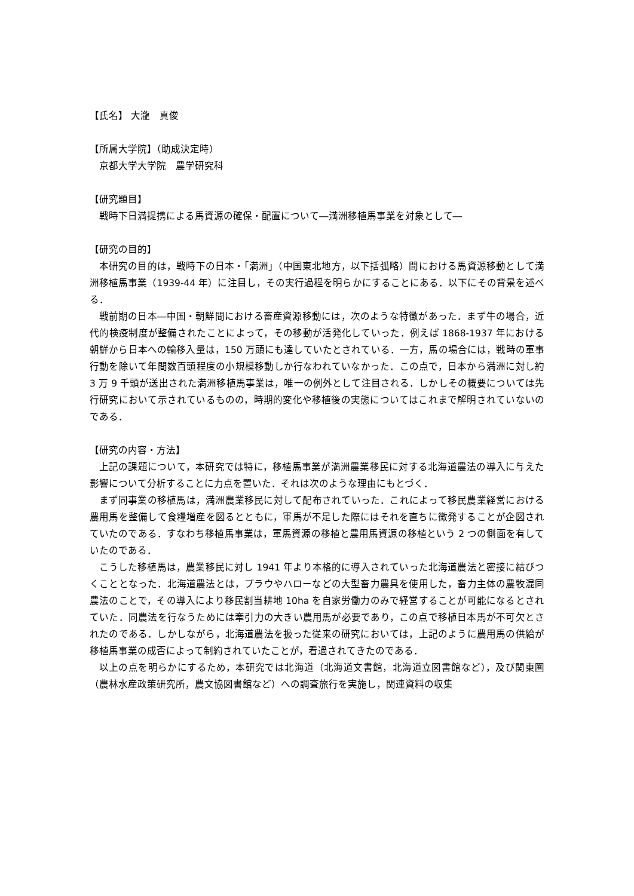【氏名】 大瀧　真俊
【所属大学院】（助成決定時）
　京都大学大学院　農学研究科
【研究題目】
　戦時下日満提携による馬資源の確保・配置について―満洲移植馬事業を対象として―
【研究の目的】
本研究の目的は，戦時下の日本・「満洲」（中国東北地方，以下括弧略）間における馬資源移動として満洲移植馬事業（1939-44 年）に注目し，その実行過程を明らかにすることにある．以下にその背景を述べる．
戦前期の日本―中国・朝鮮間における畜産資源移動には，次のような特徴があった．まず牛の場合，近代的検疫制度が整備されたことによって，その移動が活発化していった．例えば 1868-1937 年における朝鮮から日本への輸移入量は，150 万頭にも達していたとされている．一方，馬の場合には，戦時の軍事行動を除いて年間数百頭程度の小規模移動しか行なわれていなかった．この点で，日本から満洲に対し約 3 万 9 千頭が送出された満洲移植馬事業は，唯一の例外として注目される．しかしその概要については先行研究において示されているものの，時期的変化や移植後の実態についてはこれまで解明されていないのである．
【研究の内容・方法】
上記の課題について，本研究では特に，移植馬事業が満洲農業移民に対する北海道農法の導入に与えた影響について分析することに力点を置いた．それは次のような理由にもとづく．
まず同事業の移植馬は，満洲農業移民に対して配布されていった．これによって移民農業経営における農用馬を整備して食糧増産を図るとともに，軍馬が不足した際にはそれを直ちに徴発することが企図されていたのである．すなわち移植馬事業は，軍馬資源の移植と農用馬資源の移植という 2 つの側面を有していたのである．
こうした移植馬は，農業移民に対し 1941 年より本格的に導入されていった北海道農法と密接に結びつくこととなった．北海道農法とは，プラウやハローなどの大型畜力農具を使用した，畜力主体の農牧混同農法のことで，その導入により移民割当耕地 10ha を自家労働力のみで経営することが可能になるとされていた．同農法を行なうためには牽引力の大きい農用馬が必要であり，この点で移植日本馬が不可欠とされたのである．しかしながら，北海道農法を扱った従来の研究においては，上記のように農用馬の供給が移植馬事業の成否によって制約されていたことが，看過されてきたのである．
以上の点を明らかにするため，本研究では北海道（北海道文書館，北海道立図書館など），及び関東圏（農林水産政策研究所，農文協図書館など）への調査旅行を実施し，関連資料の収集